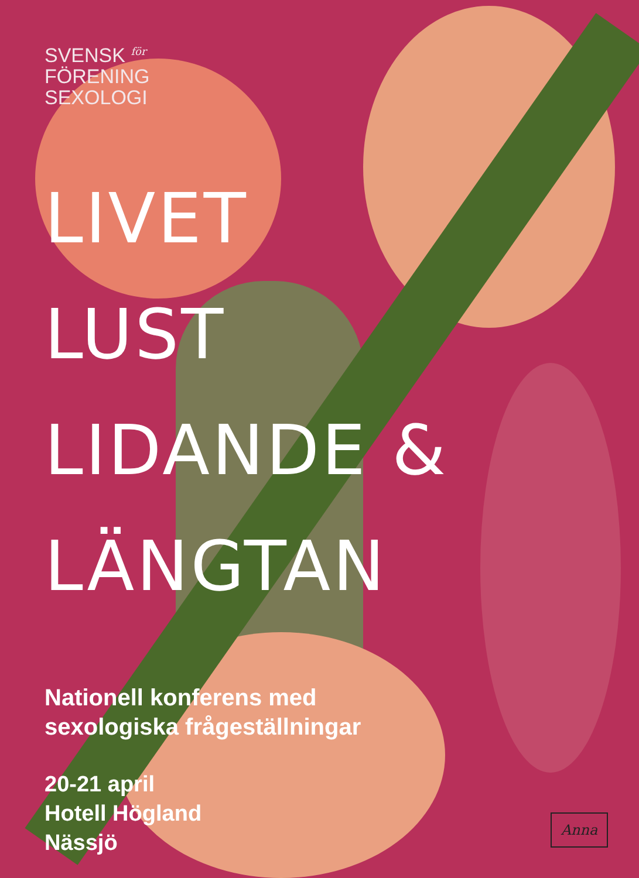SVENSK <sup>för</sup>
FÖRENING
SEXOLOGI
LIVET
LUST
LIDANDE &
LÄNGTAN
Nationell konferens med
sexologiska frågeställningar
20-21 april
Hotell Högland
Nässjö
Anna